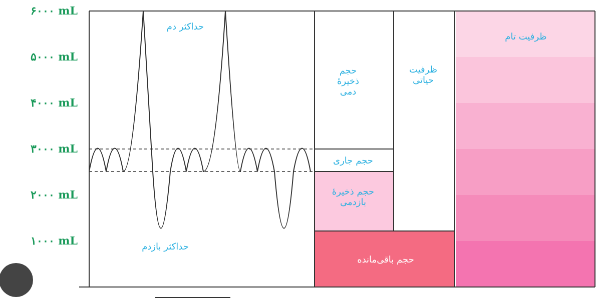۶۰۰۰ mL
۵۰۰۰ mL
۴۰۰۰ mL
۳۰۰۰ mL
۲۰۰۰ mL
۱۰۰۰ mL
حداکثر دم
حداکثر بازدم
حجم
ذخیرهٔ
دمی
ظرفیت
حیاتی
ظرفیت تام
حجم جاری
حجم ذخیرهٔ
بازدمی
حجم باقی‌مانده